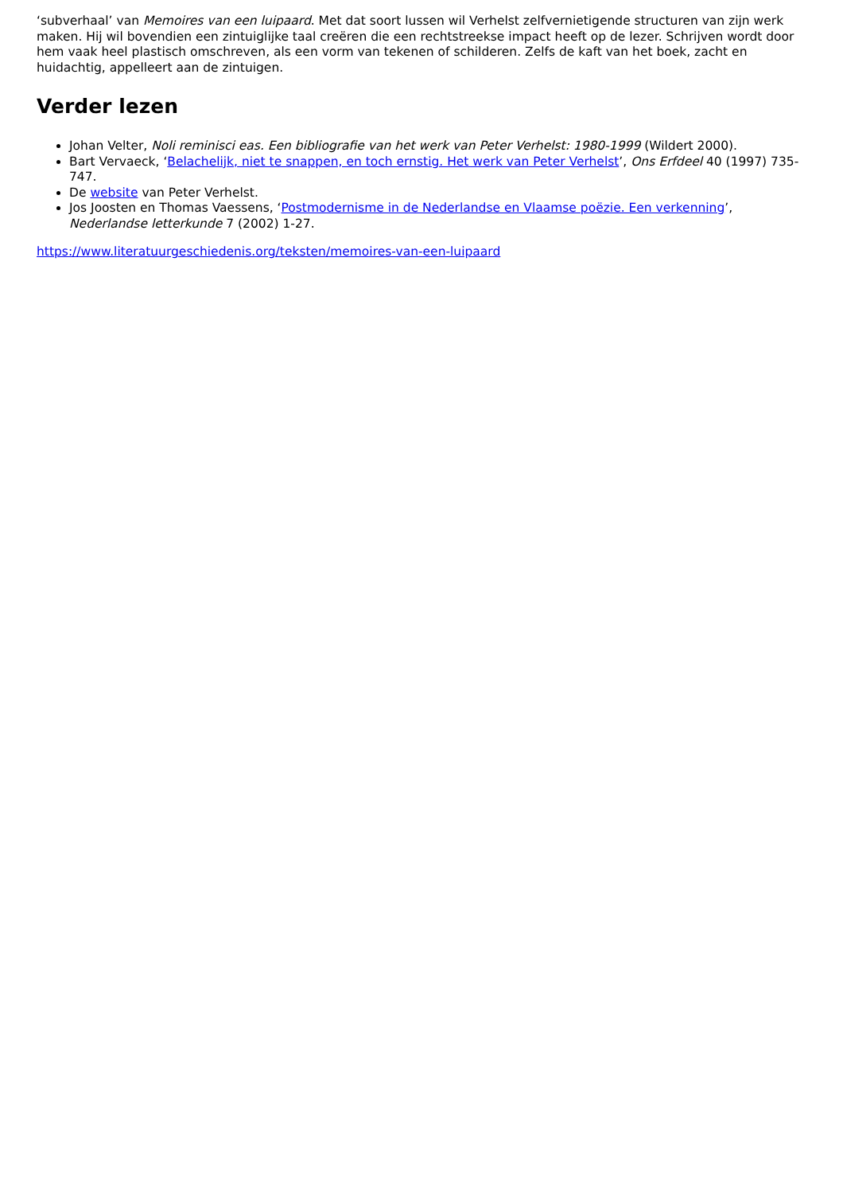‘subverhaal’ van Memoires van een luipaard. Met dat soort lussen wil Verhelst zelfvernietigende structuren van zijn werk maken. Hij wil bovendien een zintuiglijke taal creëren die een rechtstreekse impact heeft op de lezer. Schrijven wordt door hem vaak heel plastisch omschreven, als een vorm van tekenen of schilderen. Zelfs de kaft van het boek, zacht en huidachtig, appelleert aan de zintuigen.
Verder lezen
Johan Velter, Noli reminisci eas. Een bibliografie van het werk van Peter Verhelst: 1980-1999 (Wildert 2000).
Bart Vervaeck, ‘Belachelijk, niet te snappen, en toch ernstig. Het werk van Peter Verhelst’, Ons Erfdeel 40 (1997) 735-747.
De website van Peter Verhelst.
Jos Joosten en Thomas Vaessens, ‘Postmodernisme in de Nederlandse en Vlaamse poëzie. Een verkenning’, Nederlandse letterkunde 7 (2002) 1-27.
https://www.literatuurgeschiedenis.org/teksten/memoires-van-een-luipaard